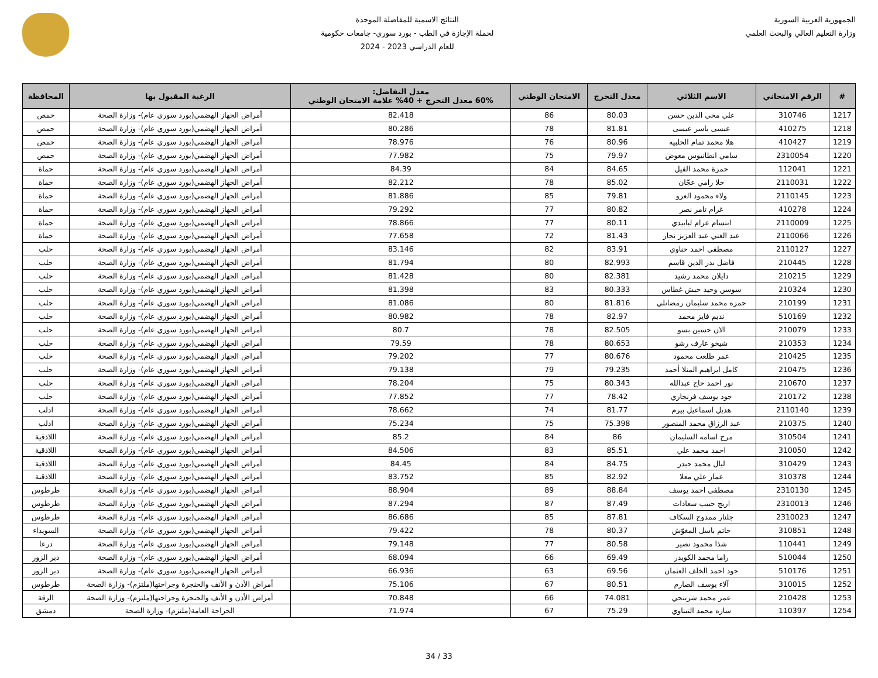الجمهورية العربية السورية
وزارة التعليم العالي والبحث العلمي
النتائج الاسمية للمفاضلة الموحدة
لحملة الإجازة في الطب - بورد سوري- جامعات حكومية
للعام الدراسي 2023 - 2024
| # | الرقم الامتحاني | الاسم الثلاثي | معدل التخرج | الامتحان الوطني | معدل التفاضل: 60% معدل التخرج + 40% علامة الامتحان الوطني | الرغبة المقبول بها | المحافظة |
| --- | --- | --- | --- | --- | --- | --- | --- |
| 1217 | 310746 | علي محي الدين حسن | 80.03 | 86 | 82.418 | أمراض الجهاز الهضمي(بورد سوري عام)- وزارة الصحة | حمص |
| 1218 | 410275 | عيسى ياسر عيسى | 81.81 | 78 | 80.286 | أمراض الجهاز الهضمي(بورد سوري عام)- وزارة الصحة | حمص |
| 1219 | 410427 | هلا محمد تمام الحلبيه | 80.96 | 76 | 78.976 | أمراض الجهاز الهضمي(بورد سوري عام)- وزارة الصحة | حمص |
| 1220 | 2310054 | سامي انطانيوس معوض | 79.97 | 75 | 77.982 | أمراض الجهاز الهضمي(بورد سوري عام)- وزارة الصحة | حمص |
| 1221 | 112041 | حمزة محمد الفيل | 84.65 | 84 | 84.39 | أمراض الجهاز الهضمي(بورد سوري عام)- وزارة الصحة | حماة |
| 1222 | 2110031 | حلا رامي عجّان | 85.02 | 78 | 82.212 | أمراض الجهاز الهضمي(بورد سوري عام)- وزارة الصحة | حماة |
| 1223 | 2110145 | ولاء محمود العزو | 79.81 | 85 | 81.886 | أمراض الجهاز الهضمي(بورد سوري عام)- وزارة الصحة | حماة |
| 1224 | 410278 | غرام تامر نصر | 80.82 | 77 | 79.292 | أمراض الجهاز الهضمي(بورد سوري عام)- وزارة الصحة | حماة |
| 1225 | 2110009 | ابتسام عزام لبابيدي | 80.11 | 77 | 78.866 | أمراض الجهاز الهضمي(بورد سوري عام)- وزارة الصحة | حماة |
| 1226 | 2110066 | عبد الغني عبد العزيز نجار | 81.43 | 72 | 77.658 | أمراض الجهاز الهضمي(بورد سوري عام)- وزارة الصحة | حماة |
| 1227 | 2110127 | مصطفى احمد حناوي | 83.91 | 82 | 83.146 | أمراض الجهاز الهضمي(بورد سوري عام)- وزارة الصحة | حلب |
| 1228 | 210445 | فاضل بدر الدين قاسم | 82.993 | 80 | 81.794 | أمراض الجهاز الهضمي(بورد سوري عام)- وزارة الصحة | حلب |
| 1229 | 210215 | دايلان محمد رشيد | 82.381 | 80 | 81.428 | أمراض الجهاز الهضمي(بورد سوري عام)- وزارة الصحة | حلب |
| 1230 | 210324 | سوسن وحيد حبش غطاس | 80.333 | 83 | 81.398 | أمراض الجهاز الهضمي(بورد سوري عام)- وزارة الصحة | حلب |
| 1231 | 210199 | حمزه محمد سليمان رمضانلي | 81.816 | 80 | 81.086 | أمراض الجهاز الهضمي(بورد سوري عام)- وزارة الصحة | حلب |
| 1232 | 510169 | نديم فايز محمد | 82.97 | 78 | 80.982 | أمراض الجهاز الهضمي(بورد سوري عام)- وزارة الصحة | حلب |
| 1233 | 210079 | الان حسين بسو | 82.505 | 78 | 80.7 | أمراض الجهاز الهضمي(بورد سوري عام)- وزارة الصحة | حلب |
| 1234 | 210353 | شيخو عارف رشو | 80.653 | 78 | 79.59 | أمراض الجهاز الهضمي(بورد سوري عام)- وزارة الصحة | حلب |
| 1235 | 210425 | عمر طلعت محمود | 80.676 | 77 | 79.202 | أمراض الجهاز الهضمي(بورد سوري عام)- وزارة الصحة | حلب |
| 1236 | 210475 | كامل ابراهيم المنلا أحمد | 79.235 | 79 | 79.138 | أمراض الجهاز الهضمي(بورد سوري عام)- وزارة الصحة | حلب |
| 1237 | 210670 | نور احمد حاج عبدالله | 80.343 | 75 | 78.204 | أمراض الجهاز الهضمي(بورد سوري عام)- وزارة الصحة | حلب |
| 1238 | 210172 | جود يوسف فرنجاري | 78.42 | 77 | 77.852 | أمراض الجهاز الهضمي(بورد سوري عام)- وزارة الصحة | حلب |
| 1239 | 2110140 | هديل اسماعيل بيرم | 81.77 | 74 | 78.662 | أمراض الجهاز الهضمي(بورد سوري عام)- وزارة الصحة | ادلب |
| 1240 | 210375 | عبد الرزاق محمد المنصور | 75.398 | 75 | 75.234 | أمراض الجهاز الهضمي(بورد سوري عام)- وزارة الصحة | ادلب |
| 1241 | 310504 | مرح اسامه السليمان | 86 | 84 | 85.2 | أمراض الجهاز الهضمي(بورد سوري عام)- وزارة الصحة | اللاذقية |
| 1242 | 310050 | احمد محمد علي | 85.51 | 83 | 84.506 | أمراض الجهاز الهضمي(بورد سوري عام)- وزارة الصحة | اللاذقية |
| 1243 | 310429 | ليال محمد حيدر | 84.75 | 84 | 84.45 | أمراض الجهاز الهضمي(بورد سوري عام)- وزارة الصحة | اللاذقية |
| 1244 | 310378 | عمار علي معلا | 82.92 | 85 | 83.752 | أمراض الجهاز الهضمي(بورد سوري عام)- وزارة الصحة | اللاذقية |
| 1245 | 2310130 | مصطفى احمد يوسف | 88.84 | 89 | 88.904 | أمراض الجهاز الهضمي(بورد سوري عام)- وزارة الصحة | طرطوس |
| 1246 | 2310013 | اريج حبيب سعادات | 87.49 | 87 | 87.294 | أمراض الجهاز الهضمي(بورد سوري عام)- وزارة الصحة | طرطوس |
| 1247 | 2310023 | جلنار ممدوح السكاف | 87.81 | 85 | 86.686 | أمراض الجهاز الهضمي(بورد سوري عام)- وزارة الصحة | طرطوس |
| 1248 | 310851 | حاتم باسل المغوّش | 80.37 | 78 | 79.422 | أمراض الجهاز الهضمي(بورد سوري عام)- وزارة الصحة | السويداء |
| 1249 | 110441 | شذا محمود نصير | 80.58 | 77 | 79.148 | أمراض الجهاز الهضمي(بورد سوري عام)- وزارة الصحة | درعا |
| 1250 | 510044 | راما محمد الكويدر | 69.49 | 66 | 68.094 | أمراض الجهاز الهضمي(بورد سوري عام)- وزارة الصحة | دير الزور |
| 1251 | 510176 | جود احمد الخلف العثمان | 69.56 | 63 | 66.936 | أمراض الجهاز الهضمي(بورد سوري عام)- وزارة الصحة | دير الزور |
| 1252 | 310015 | آلاء يوسف الصارم | 80.51 | 67 | 75.106 | أمراض الأذن و الأنف والحنجرة وجراحتها(ملتزم)- وزارة الصحة | طرطوس |
| 1253 | 210428 | عمر محمد شريتجي | 74.081 | 66 | 70.848 | أمراض الأذن و الأنف والحنجرة وجراحتها(ملتزم)- وزارة الصحة | الرقة |
| 1254 | 110397 | ساره محمد التيناوي | 75.29 | 67 | 71.974 | الجراحة العامة(ملتزم)- وزارة الصحة | دمشق |
33 / 34